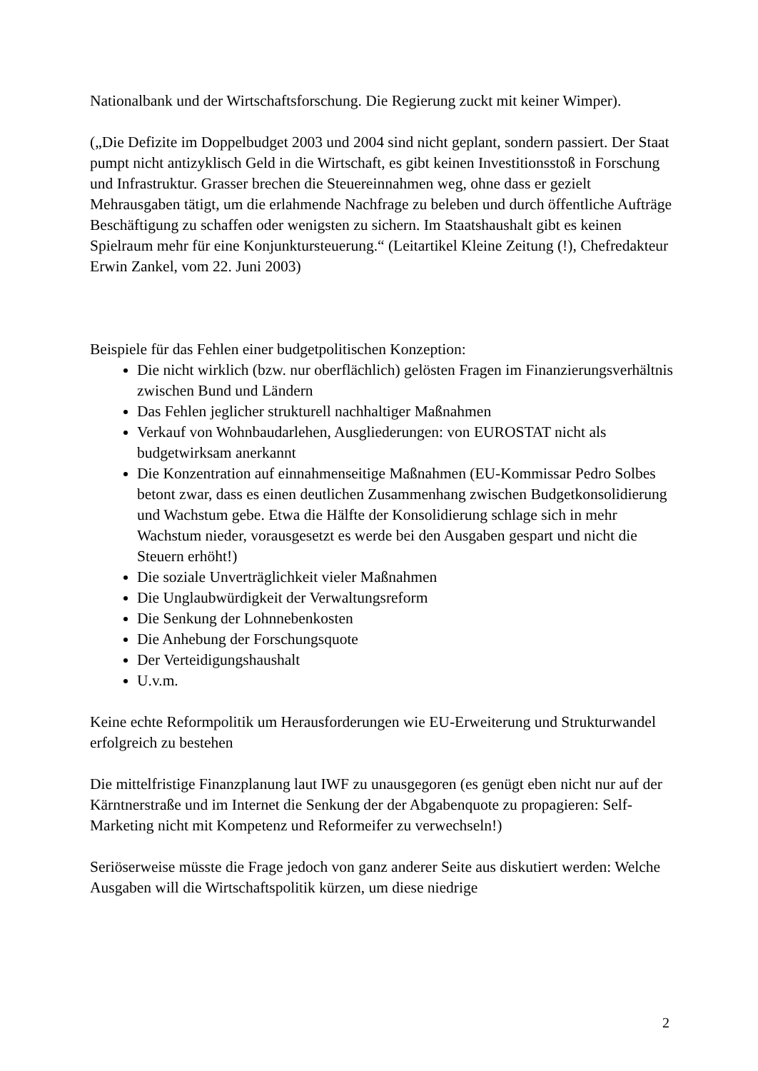Nationalbank und der Wirtschaftsforschung. Die Regierung zuckt mit keiner Wimper).
(„Die Defizite im Doppelbudget 2003 und 2004 sind nicht geplant, sondern passiert. Der Staat pumpt nicht antizyklisch Geld in die Wirtschaft, es gibt keinen Investitionsstoß in Forschung und Infrastruktur. Grasser brechen die Steuereinnahmen weg, ohne dass er gezielt Mehrausgaben tätigt, um die erlahmende Nachfrage zu beleben und durch öffentliche Aufträge Beschäftigung zu schaffen oder wenigsten zu sichern. Im Staatshaushalt gibt es keinen Spielraum mehr für eine Konjunktursteuerung.“ (Leitartikel Kleine Zeitung (!), Chefredakteur Erwin Zankel, vom 22. Juni 2003)
Beispiele für das Fehlen einer budgetpolitischen Konzeption:
Die nicht wirklich (bzw. nur oberflächlich) gelösten Fragen im Finanzierungsverhältnis zwischen Bund und Ländern
Das Fehlen jeglicher strukturell nachhaltiger Maßnahmen
Verkauf von Wohnbaudarlehen, Ausgliederungen: von EUROSTAT nicht als budgetwirksam anerkannt
Die Konzentration auf einnahmenseitige Maßnahmen (EU-Kommissar Pedro Solbes betont zwar, dass es einen deutlichen Zusammenhang zwischen Budgetkonsolidierung und Wachstum gebe. Etwa die Hälfte der Konsolidierung schlage sich in mehr Wachstum nieder, vorausgesetzt es werde bei den Ausgaben gespart und nicht die Steuern erhöht!)
Die soziale Unverträglichkeit vieler Maßnahmen
Die Unglaubwürdigkeit der Verwaltungsreform
Die Senkung der Lohnnebenkosten
Die Anhebung der Forschungsquote
Der Verteidigungshaushalt
U.v.m.
Keine echte Reformpolitik um Herausforderungen wie EU-Erweiterung und Strukturwandel erfolgreich zu bestehen
Die mittelfristige Finanzplanung laut IWF zu unausgegoren (es genügt eben nicht nur auf der Kärntnerstraße und im Internet die Senkung der der Abgabenquote zu propagieren: Self-Marketing nicht mit Kompetenz und Reformeifer zu verwechseln!)
Seriöserweise müsste die Frage jedoch von ganz anderer Seite aus diskutiert werden: Welche Ausgaben will die Wirtschaftspolitik kürzen, um diese niedrige
2